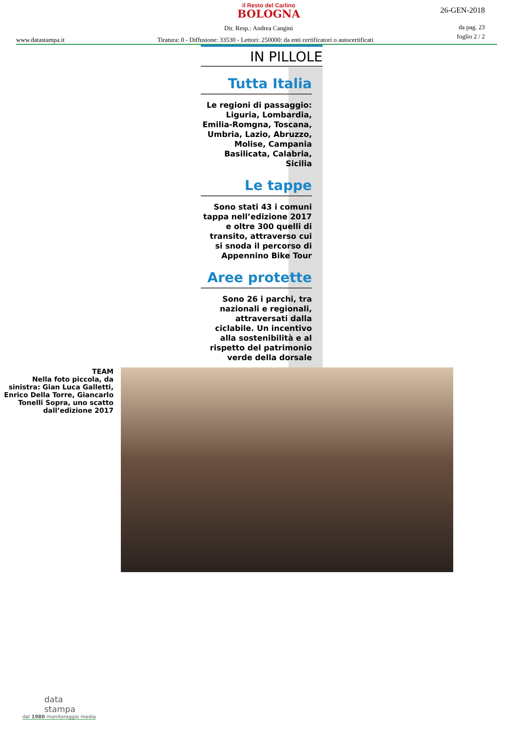il Resto del Carlino
BOLOGNA
26-GEN-2018
Dir. Resp.: Andrea Cangini
da pag. 23
foglio 2 / 2
www.datastampa.it
Tiratura: 0 - Diffusione: 33530 - Lettori: 250000: da enti certificatori o autocertificati
IN PILLOLE
Tutta Italia
Le regioni di passaggio: Liguria, Lombardia, Emilia-Romgna, Toscana, Umbria, Lazio, Abruzzo, Molise, Campania Basilicata, Calabria, Sicilia
Le tappe
Sono stati 43 i comuni tappa nell’edizione 2017 e oltre 300 quelli di transito, attraverso cui si snoda il percorso di Appennino Bike Tour
Aree protette
Sono 26 i parchi, tra nazionali e regionali, attraversati dalla ciclabile. Un incentivo alla sostenibilità e al rispetto del patrimonio verde della dorsale
TEAM
Nella foto piccola, da sinistra: Gian Luca Galletti, Enrico Della Torre, Giancarlo Tonelli Sopra, uno scatto dall’edizione 2017
data
stampa
dal 1980 monitoraggio media